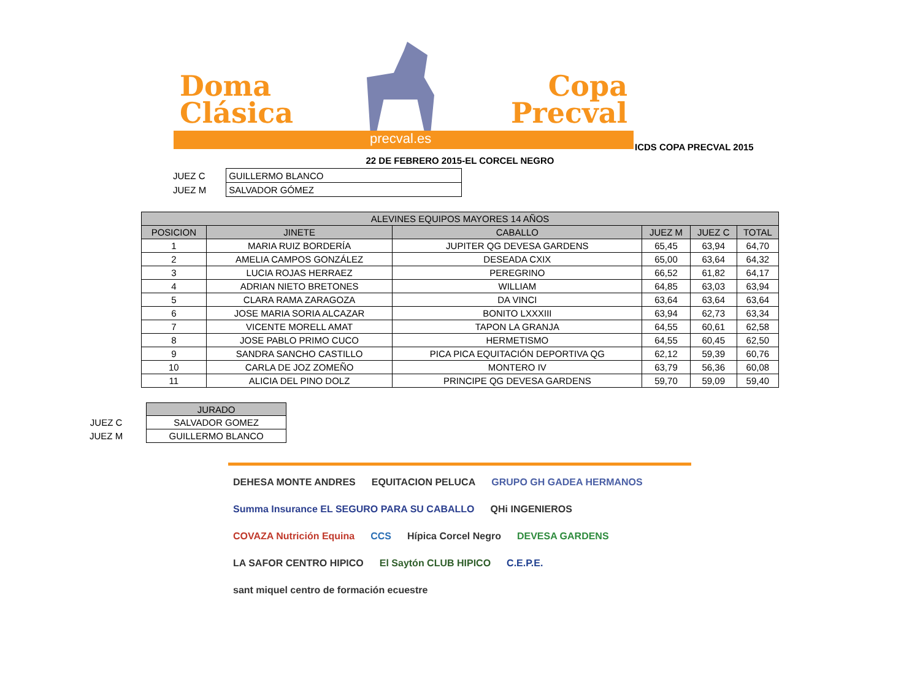Doma
Clásica
Copa
Precval
precval.es
ICDS COPA PRECVAL 2015
22 DE FEBRERO 2015-EL CORCEL NEGRO
| JUEZ C | | GUILLERMO BLANCO |
| JUEZ M | | SALVADOR GÓMEZ |
| ALEVINES EQUIPOS MAYORES 14 AÑOS | | | | | |
| --- | --- | --- | --- | --- | --- |
| POSICION | JINETE | CABALLO | JUEZ M | JUEZ C | TOTAL |
| 1 | MARIA RUIZ BORDERÍA | JUPITER QG DEVESA GARDENS | 65,45 | 63,94 | 64,70 |
| 2 | AMELIA CAMPOS GONZÁLEZ | DESEADA CXIX | 65,00 | 63,64 | 64,32 |
| 3 | LUCIA ROJAS HERRAEZ | PEREGRINO | 66,52 | 61,82 | 64,17 |
| 4 | ADRIAN NIETO BRETONES | WILLIAM | 64,85 | 63,03 | 63,94 |
| 5 | CLARA RAMA ZARAGOZA | DA VINCI | 63,64 | 63,64 | 63,64 |
| 6 | JOSE MARIA SORIA ALCAZAR | BONITO LXXXIII | 63,94 | 62,73 | 63,34 |
| 7 | VICENTE MORELL AMAT | TAPON LA GRANJA | 64,55 | 60,61 | 62,58 |
| 8 | JOSE PABLO PRIMO CUCO | HERMETISMO | 64,55 | 60,45 | 62,50 |
| 9 | SANDRA SANCHO CASTILLO | PICA PICA EQUITACIÓN DEPORTIVA QG | 62,12 | 59,39 | 60,76 |
| 10 | CARLA DE JOZ ZOMEÑO | MONTERO IV | 63,79 | 56,36 | 60,08 |
| 11 | ALICIA DEL PINO DOLZ | PRINCIPE QG DEVESA GARDENS | 59,70 | 59,09 | 59,40 |
| | | JURADO |
| JUEZ C | | SALVADOR GOMEZ |
| JUEZ M | | GUILLERMO BLANCO |
DEHESA MONTE ANDRES
EQUITACION PELUCA
GRUPO GH GADEA HERMANOS
Summa Insurance EL SEGURO PARA SU CABALLO
QHi INGENIEROS
COVAZA Nutrición Equina
CCS
Hípica Corcel Negro
DEVESA GARDENS
LA SAFOR CENTRO HIPICO
El Saytón CLUB HIPICO
C.E.P.E.
sant miquel centro de formación ecuestre